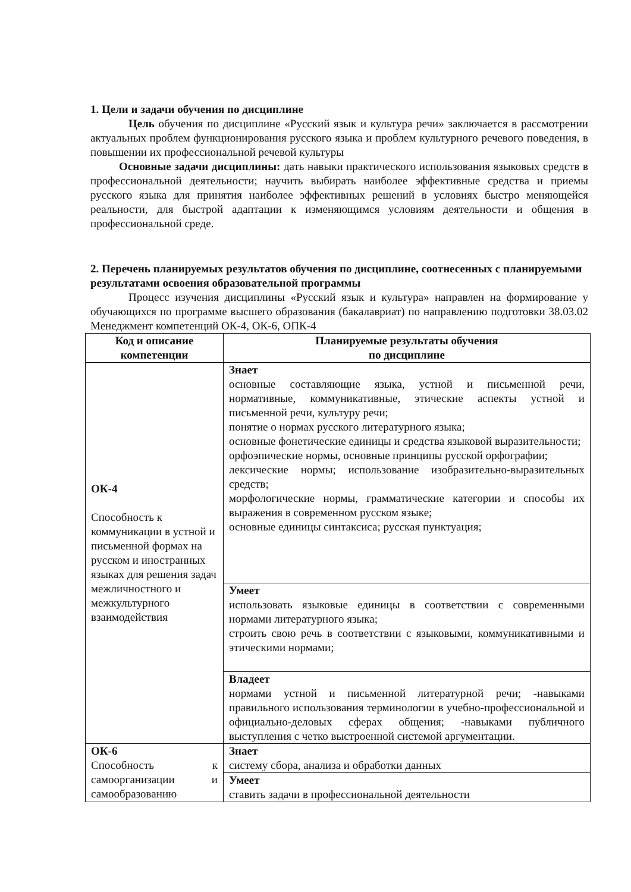1. Цели и задачи обучения по дисциплине
Цель обучения по дисциплине «Русский язык и культура речи» заключается в рассмотрении актуальных проблем функционирования русского языка и проблем культурного речевого поведения, в повышении их профессиональной речевой культуры
Основные задачи дисциплины: дать навыки практического использования языковых средств в профессиональной деятельности; научить выбирать наиболее эффективные средства и приемы русского языка для принятия наиболее эффективных решений в условиях быстро меняющейся реальности, для быстрой адаптации к изменяющимся условиям деятельности и общения в профессиональной среде.
2. Перечень планируемых результатов обучения по дисциплине, соотнесенных с планируемыми результатами освоения образовательной программы
Процесс изучения дисциплины «Русский язык и культура» направлен на формирование у обучающихся по программе высшего образования (бакалавриат) по направлению подготовки 38.03.02 Менеджмент компетенций ОК-4, ОК-6, ОПК-4
| Код и описание компетенции | Планируемые результаты обучения по дисциплине |
| --- | --- |
| ОК-4 Способность к коммуникации в устной и письменной формах на русском и иностранных языках для решения задач межличностного и межкультурного взаимодействия | Знает основные составляющие языка, устной и письменной речи, нормативные, коммуникативные, этические аспекты устной и письменной речи, культуру речи; понятие о нормах русского литературного языка; основные фонетические единицы и средства языковой выразительности; орфоэпические нормы, основные принципы русской орфографии; лексические нормы; использование изобразительно-выразительных средств; морфологические нормы, грамматические категории и способы их выражения в современном русском языке; основные единицы синтаксиса; русская пунктуация; |
| | Умеет использовать языковые единицы в соответствии с современными нормами литературного языка; строить свою речь в соответствии с языковыми, коммуникативными и этическими нормами; |
| | Владеет нормами устной и письменной литературной речи; -навыками правильного использования терминологии в учебно-профессиональной и официально-деловых сферах общения; -навыками публичного выступления с четко выстроенной системой аргументации. |
| ОК-6 Способность к самоорганизации и самообразованию | Знает систему сбора, анализа и обработки данных |
| | Умеет ставить задачи в профессиональной деятельности |